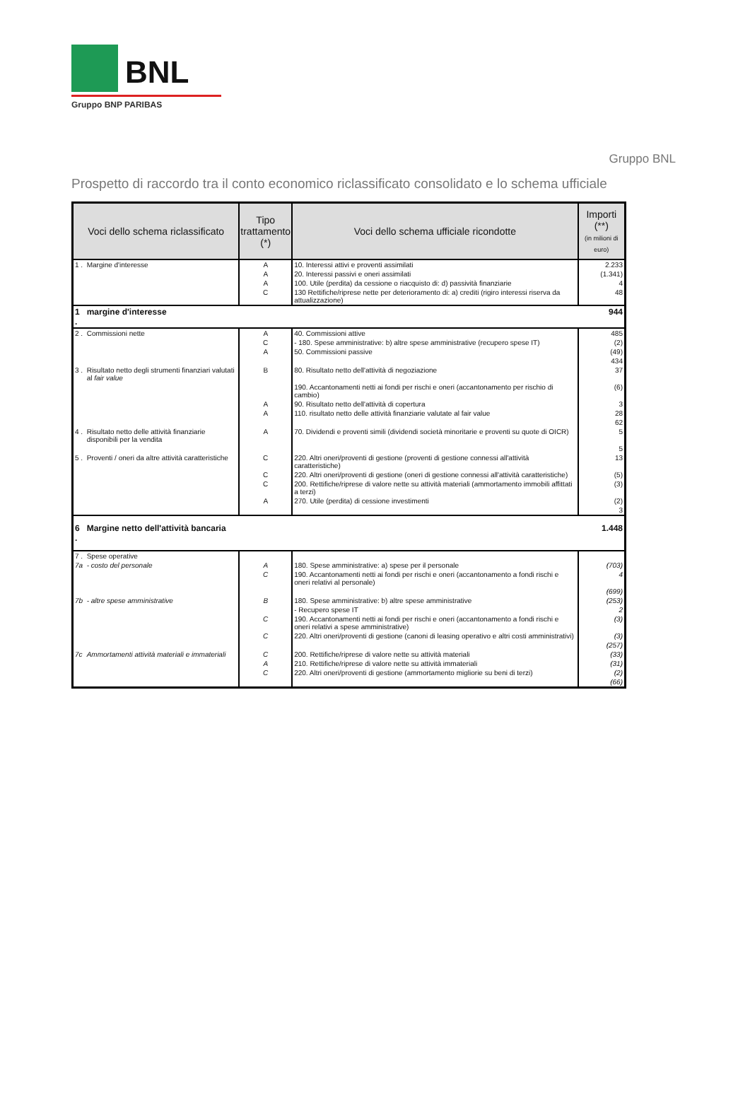BNL
Gruppo BNP PARIBAS
Gruppo BNL
Prospetto di raccordo tra il conto economico riclassificato consolidato e lo schema ufficiale
| Voci dello schema riclassificato | | Tipo trattamento (*) | Voci dello schema ufficiale ricondotte | Importi (**) (in milioni di euro) |
| --- | --- | --- | --- | --- |
| 1 . | Margine d'interesse | A | 10. Interessi attivi e proventi assimilati | 2.233 |
| | | A | 20. Interessi passivi e oneri assimilati | (1.341) |
| | | A | 100. Utile (perdita) da cessione o riacquisto di: d) passività finanziarie | 4 |
| | | C | 130 Rettifiche/riprese nette per deterioramento di: a) crediti (rigiro interessi riserva da attualizzazione) | 48 |
| 1 . | margine d'interesse | | | 944 |
| 2 . | Commissioni nette | A | 40. Commissioni attive | 485 |
| | | C | - 180. Spese amministrative: b) altre spese amministrative (recupero spese IT) | (2) |
| | | A | 50. Commissioni passive | (49) |
| | | | | 434 |
| 3 . | Risultato netto degli strumenti finanziari valutati al fair value | B | 80. Risultato netto dell'attività di negoziazione | 37 |
| | | | 190. Accantonamenti netti ai fondi per rischi e oneri (accantonamento per rischio di cambio) | (6) |
| | | A | 90. Risultato netto dell'attività di copertura | 3 |
| | | A | 110. risultato netto delle attività finanziarie valutate al fair value | 28 |
| | | | | 62 |
| 4 . | Risultato netto delle attività finanziarie disponibili per la vendita | A | 70. Dividendi e proventi simili (dividendi società minoritarie e proventi su quote di OICR) | 5 |
| | | | | 5 |
| 5 . | Proventi / oneri da altre attività caratteristiche | C | 220. Altri oneri/proventi di gestione (proventi di gestione connessi all'attività caratteristiche) | 13 |
| | | C | 220. Altri oneri/proventi di gestione (oneri di gestione connessi all'attività caratteristiche) | (5) |
| | | C | 200. Rettifiche/riprese di valore nette su attività materiali (ammortamento immobili affittati a terzi) | (3) |
| | | A | 270. Utile (perdita) di cessione investimenti | (2) |
| | | | | 3 |
| 6 . | Margine netto dell'attività bancaria | | | 1.448 |
| 7 . | Spese operative | | | |
| 7a | - costo del personale | A | 180. Spese amministrative: a) spese per il personale | (703) |
| | | C | 190. Accantonamenti netti ai fondi per rischi e oneri (accantonamento a fondi rischi e oneri relativi al personale) | 4 |
| | | | | (699) |
| 7b | - altre spese amministrative | B | 180. Spese amministrative: b) altre spese amministrative | (253) |
| | | | - Recupero spese IT | 2 |
| | | C | 190. Accantonamenti netti ai fondi per rischi e oneri (accantonamento a fondi rischi e oneri relativi a spese amministrative) | (3) |
| | | C | 220. Altri oneri/proventi di gestione (canoni di leasing operativo e altri costi amministrativi) | (3) |
| | | | | (257) |
| 7c | Ammortamenti attività materiali e immateriali | C | 200. Rettifiche/riprese di valore nette su attività materiali | (33) |
| | | A | 210. Rettifiche/riprese di valore nette su attività immateriali | (31) |
| | | C | 220. Altri oneri/proventi di gestione (ammortamento migliorie su beni di terzi) | (2) |
| | | | | (66) |